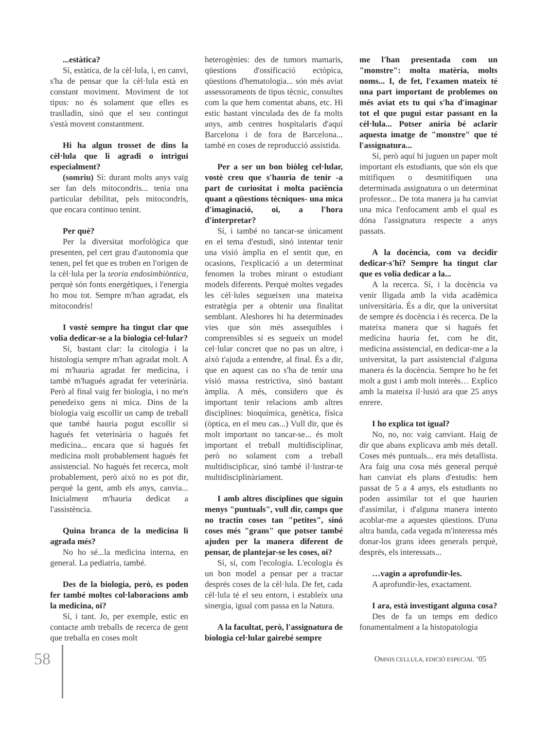...estàtica?
Sí, estàtica, de la cèl·lula, i, en canvi, s'ha de pensar que la cèl·lula està en constant moviment. Moviment de tot tipus: no és solament que elles es traslladin, sinó que el seu contingut s'està movent constantment.
Hi ha algun trosset de dins la cèl·lula que li agradi o intrigui especialment?
(somriu) Sí: durant molts anys vaig ser fan dels mitocondris... tenia una particular debilitat, pels mitocondris, que encara continuo tenint.
Per què?
Per la diversitat morfològica que presenten, pel cert grau d'autonomia que tenen, pel fet que es troben en l'origen de la cèl·lula per la teoria endosimbiòntica, perquè són fonts energètiques, i l'energia ho mou tot. Sempre m'han agradat, els mitocondris!
I vostè sempre ha tingut clar que volia dedicar-se a la biologia cel·lular?
Sí, bastant clar: la citologia i la histologia sempre m'han agradat molt. A mi m'hauria agradat fer medicina, i també m'hagués agradat fer veterinària. Però al final vaig fer biologia, i no me'n penedeixo gens ni mica. Dins de la biologia vaig escollir un camp de treball que també hauria pogut escollir si hagués fet veterinària o hagués fet medicina... encara que si hagués fet medicina molt probablement hagués fet assistencial. No hagués fet recerca, molt probablement, però això no es pot dir, perquè la gent, amb els anys, canvia... Inicialment m'hauria dedicat a l'assistència.
Quina branca de la medicina li agrada més?
No ho sé...la medicina interna, en general. La pediatria, també.
Des de la biologia, però, es poden fer també moltes col·laboracions amb la medicina, oi?
Sí, i tant. Jo, per exemple, estic en contacte amb treballs de recerca de gent que treballa en coses molt
heterogènies: des de tumors mamaris, qüestions d'ossificació ectòpica, qüestions d'hematologia... són més aviat assessoraments de tipus tècnic, consultes com la que hem comentat abans, etc. Hi estic bastant vinculada des de fa molts anys, amb centres hospitalaris d'aquí Barcelona i de fora de Barcelona... també en coses de reproducció assistida.
Per a ser un bon biòleg cel·lular, vostè creu que s'hauria de tenir -a part de curiositat i molta paciència quant a qüestions tècniques- una mica d'imaginació, oi, a l'hora d'interpretar?
Sí, i també no tancar-se únicament en el tema d'estudi, sinó intentar tenir una visió àmplia en el sentit que, en ocasions, l'explicació a un determinat fenomen la trobes mirant o estudiant models diferents. Perquè moltes vegades les cèl·lules segueixen una mateixa estratègia per a obtenir una finalitat semblant. Aleshores hi ha determinades vies que són més assequibles i comprensibles si es segueix un model cel·lular concret que no pas un altre, i això t'ajuda a entendre, al final. És a dir, que en aquest cas no s'ha de tenir una visió massa restrictiva, sinó bastant àmplia. A més, considero que és important tenir relacions amb altres disciplines: bioquímica, genètica, física (òptica, en el meu cas...) Vull dir, que és molt important no tancar-se... és molt important el treball multidisciplinar, però no solament com a treball multidisciplicar, sinó també il·lustrar-te multidisciplinàriament.
I amb altres disciplines que siguin menys "puntuals", vull dir, camps que no tractin coses tan "petites", sinó coses més "grans" que potser també ajuden per la manera diferent de pensar, de plantejar-se les coses, oi?
Sí, sí, com l'ecologia. L'ecologia és un bon model a pensar per a tractar després coses de la cèl·lula. De fet, cada cèl·lula té el seu entorn, i estableix una sinergia, igual com passa en la Natura.
A la facultat, però, l'assignatura de biologia cel·lular gairebé sempre
me l'han presentada com un "monstre": molta matèria, molts noms... I, de fet, l'examen mateix té una part important de problemes on més aviat ets tu qui s'ha d'imaginar tot el que pugui estar passant en la cèl·lula... Potser aniria bé aclarir aquesta imatge de "monstre" que té l'assignatura...
Sí, però aquí hi juguen un paper molt important els estudiants, que són els que mitifiquen o desmitifiquen una determinada assignatura o un determinat professor... De tota manera ja ha canviat una mica l'enfocament amb el qual es dóna l'assignatura respecte a anys passats.
A la docència, com va decidir dedicar-s'hi? Sempre ha tingut clar que es volia dedicar a la...
A la recerca. Sí, i la docència va venir lligada amb la vida acadèmica universitària. És a dir, que la universitat de sempre és docència i és recerca. De la mateixa manera que si hagués fet medicina hauria fet, com he dit, medicina assistencial, en dedicar-me a la universitat, la part assistencial d'alguna manera és la docència. Sempre ho he fet molt a gust i amb molt interès… Explico amb la mateixa il·lusió ara que 25 anys enrere.
I ho explica tot igual?
No, no, no: vaig canviant. Haig de dir que abans explicava amb més detall. Coses més puntuals... era més detallista. Ara faig una cosa més general perquè han canviat els plans d'estudis: hem passat de 5 a 4 anys, els estudiants no poden assimilar tot el que haurien d'assimilar, i d'alguna manera intento acoblar-me a aquestes qüestions. D'una altra banda, cada vegada m'interessa més donar-los grans idees generals perquè, després, els interessats...
…vagin a aprofundir-les.
A aprofundir-les, exactament.
I ara, està investigant alguna cosa?
Des de fa un temps em dedico fonamentalment a la histopatologia
58 OMNIS CELLULA, EDICIÓ ESPECIAL ‘05